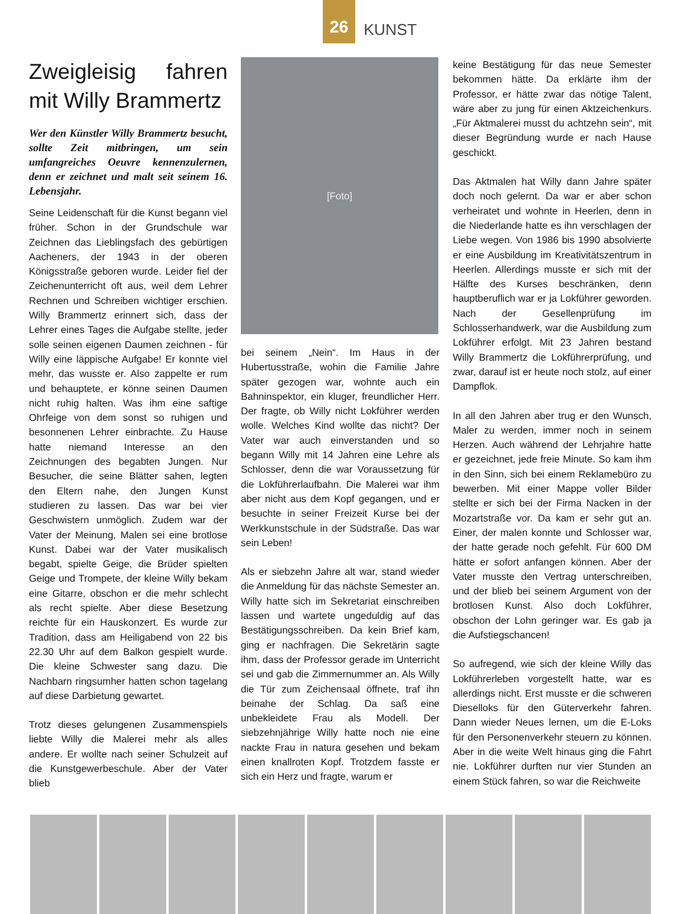26
KUNST
Zweigleisig fahren mit Willy Brammertz
Wer den Künstler Willy Brammertz besucht, sollte Zeit mitbringen, um sein umfangreiches Oeuvre kennenzulernen, denn er zeichnet und malt seit seinem 16. Lebensjahr.
Seine Leidenschaft für die Kunst begann viel früher. Schon in der Grundschule war Zeichnen das Lieblingsfach des gebürtigen Aacheners, der 1943 in der oberen Königsstraße geboren wurde. Leider fiel der Zeichenunterricht oft aus, weil dem Lehrer Rechnen und Schreiben wichtiger erschien. Willy Brammertz erinnert sich, dass der Lehrer eines Tages die Aufgabe stellte, jeder solle seinen eigenen Daumen zeichnen - für Willy eine läppische Aufgabe! Er konnte viel mehr, das wusste er. Also zappelte er rum und behauptete, er könne seinen Daumen nicht ruhig halten. Was ihm eine saftige Ohrfeige von dem sonst so ruhigen und besonnenen Lehrer einbrachte. Zu Hause hatte niemand Interesse an den Zeichnungen des begabten Jungen. Nur Besucher, die seine Blätter sahen, legten den Eltern nahe, den Jungen Kunst studieren zu lassen. Das war bei vier Geschwistern unmöglich. Zudem war der Vater der Meinung, Malen sei eine brotlose Kunst. Dabei war der Vater musikalisch begabt, spielte Geige, die Brüder spielten Geige und Trompete, der kleine Willy bekam eine Gitarre, obschon er die mehr schlecht als recht spielte. Aber diese Besetzung reichte für ein Hauskonzert. Es wurde zur Tradition, dass am Heiligabend von 22 bis 22.30 Uhr auf dem Balkon gespielt wurde. Die kleine Schwester sang dazu. Die Nachbarn ringsumher hatten schon tagelang auf diese Darbietung gewartet.
Trotz dieses gelungenen Zusammenspiels liebte Willy die Malerei mehr als alles andere. Er wollte nach seiner Schulzeit auf die Kunstgewerbeschule. Aber der Vater blieb
[Foto]
bei seinem „Nein“. Im Haus in der Hubertusstraße, wohin die Familie Jahre später gezogen war, wohnte auch ein Bahninspektor, ein kluger, freundlicher Herr. Der fragte, ob Willy nicht Lokführer werden wolle. Welches Kind wollte das nicht? Der Vater war auch einverstanden und so begann Willy mit 14 Jahren eine Lehre als Schlosser, denn die war Voraussetzung für die Lokführerlaufbahn. Die Malerei war ihm aber nicht aus dem Kopf gegangen, und er besuchte in seiner Freizeit Kurse bei der Werkkunstschule in der Südstraße. Das war sein Leben!
Als er siebzehn Jahre alt war, stand wieder die Anmeldung für das nächste Semester an. Willy hatte sich im Sekretariat einschreiben lassen und wartete ungeduldig auf das Bestätigungsschreiben. Da kein Brief kam, ging er nachfragen. Die Sekretärin sagte ihm, dass der Professor gerade im Unterricht sei und gab die Zimmernummer an. Als Willy die Tür zum Zeichensaal öffnete, traf ihn beinahe der Schlag. Da saß eine unbekleidete Frau als Modell. Der siebzehnjährige Willy hatte noch nie eine nackte Frau in natura gesehen und bekam einen knallroten Kopf. Trotzdem fasste er sich ein Herz und fragte, warum er
keine Bestätigung für das neue Semester bekommen hätte. Da erklärte ihm der Professor, er hätte zwar das nötige Talent, wäre aber zu jung für einen Aktzeichenkurs. „Für Aktmalerei musst du achtzehn sein“, mit dieser Begründung wurde er nach Hause geschickt.
Das Aktmalen hat Willy dann Jahre später doch noch gelernt. Da war er aber schon verheiratet und wohnte in Heerlen, denn in die Niederlande hatte es ihn verschlagen der Liebe wegen. Von 1986 bis 1990 absolvierte er eine Ausbildung im Kreativitätszentrum in Heerlen. Allerdings musste er sich mit der Hälfte des Kurses beschränken, denn hauptberuflich war er ja Lokführer geworden. Nach der Gesellenprüfung im Schlosserhandwerk, war die Ausbildung zum Lokführer erfolgt. Mit 23 Jahren bestand Willy Brammertz die Lokführerprüfung, und zwar, darauf ist er heute noch stolz, auf einer Dampflok.
In all den Jahren aber trug er den Wunsch, Maler zu werden, immer noch in seinem Herzen. Auch während der Lehrjahre hatte er gezeichnet, jede freie Minute. So kam ihm in den Sinn, sich bei einem Reklamebüro zu bewerben. Mit einer Mappe voller Bilder stellte er sich bei der Firma Nacken in der Mozartstraße vor. Da kam er sehr gut an. Einer, der malen konnte und Schlosser war, der hatte gerade noch gefehlt. Für 600 DM hätte er sofort anfangen können. Aber der Vater musste den Vertrag unterschreiben, und der blieb bei seinem Argument von der brotlosen Kunst. Also doch Lokführer, obschon der Lohn geringer war. Es gab ja die Aufstiegschancen!
So aufregend, wie sich der kleine Willy das Lokführerleben vorgestellt hatte, war es allerdings nicht. Erst musste er die schweren Dieselloks für den Güterverkehr fahren. Dann wieder Neues lernen, um die E-Loks für den Personenverkehr steuern zu können. Aber in die weite Welt hinaus ging die Fahrt nie. Lokführer durften nur vier Stunden an einem Stück fahren, so war die Reichweite